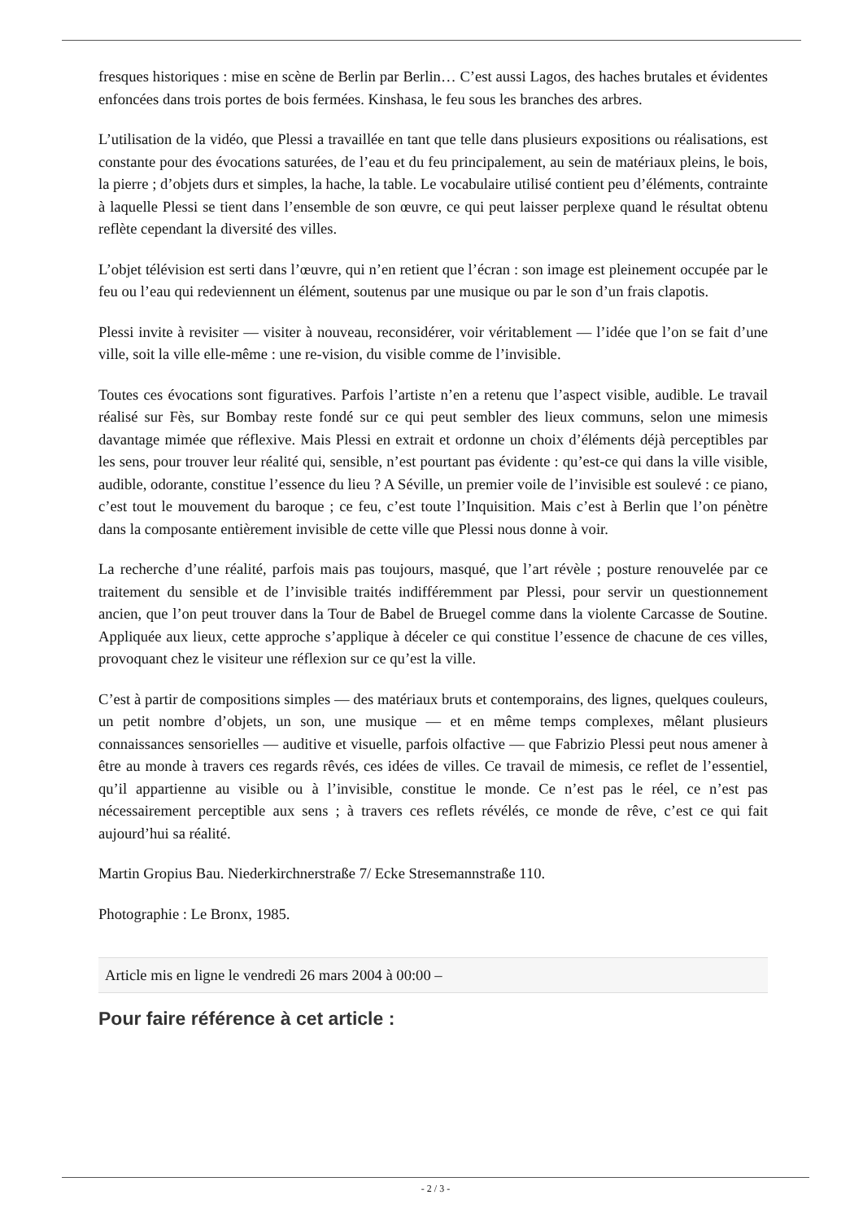fresques historiques : mise en scène de Berlin par Berlin… C’est aussi Lagos, des haches brutales et évidentes enfoncées dans trois portes de bois fermées. Kinshasa, le feu sous les branches des arbres.
L’utilisation de la vidéo, que Plessi a travaillée en tant que telle dans plusieurs expositions ou réalisations, est constante pour des évocations saturées, de l’eau et du feu principalement, au sein de matériaux pleins, le bois, la pierre ; d’objets durs et simples, la hache, la table. Le vocabulaire utilisé contient peu d’éléments, contrainte à laquelle Plessi se tient dans l’ensemble de son œuvre, ce qui peut laisser perplexe quand le résultat obtenu reflète cependant la diversité des villes.
L’objet télévision est serti dans l’œuvre, qui n’en retient que l’écran : son image est pleinement occupée par le feu ou l’eau qui redeviennent un élément, soutenus par une musique ou par le son d’un frais clapotis.
Plessi invite à revisiter — visiter à nouveau, reconsidérer, voir véritablement — l’idée que l’on se fait d’une ville, soit la ville elle-même : une re-vision, du visible comme de l’invisible.
Toutes ces évocations sont figuratives. Parfois l’artiste n’en a retenu que l’aspect visible, audible. Le travail réalisé sur Fès, sur Bombay reste fondé sur ce qui peut sembler des lieux communs, selon une mimesis davantage mimée que réflexive. Mais Plessi en extrait et ordonne un choix d’éléments déjà perceptibles par les sens, pour trouver leur réalité qui, sensible, n’est pourtant pas évidente : qu’est-ce qui dans la ville visible, audible, odorante, constitue l’essence du lieu ? A Séville, un premier voile de l’invisible est soulevé : ce piano, c’est tout le mouvement du baroque ; ce feu, c’est toute l’Inquisition. Mais c’est à Berlin que l’on pénètre dans la composante entièrement invisible de cette ville que Plessi nous donne à voir.
La recherche d’une réalité, parfois mais pas toujours, masqué, que l’art révèle ; posture renouvelée par ce traitement du sensible et de l’invisible traités indifféremment par Plessi, pour servir un questionnement ancien, que l’on peut trouver dans la Tour de Babel de Bruegel comme dans la violente Carcasse de Soutine. Appliquée aux lieux, cette approche s’applique à déceler ce qui constitue l’essence de chacune de ces villes, provoquant chez le visiteur une réflexion sur ce qu’est la ville.
C’est à partir de compositions simples — des matériaux bruts et contemporains, des lignes, quelques couleurs, un petit nombre d’objets, un son, une musique — et en même temps complexes, mêlant plusieurs connaissances sensorielles — auditive et visuelle, parfois olfactive — que Fabrizio Plessi peut nous amener à être au monde à travers ces regards rêvés, ces idées de villes. Ce travail de mimesis, ce reflet de l’essentiel, qu’il appartienne au visible ou à l’invisible, constitue le monde. Ce n’est pas le réel, ce n’est pas nécessairement perceptible aux sens ; à travers ces reflets révélés, ce monde de rêve, c’est ce qui fait aujourd’hui sa réalité.
Martin Gropius Bau. Niederkirchnerstraße 7/ Ecke Stresemannstraße 110.
Photographie : Le Bronx, 1985.
Article mis en ligne le vendredi 26 mars 2004 à 00:00 –
Pour faire référence à cet article :
- 2 / 3 -